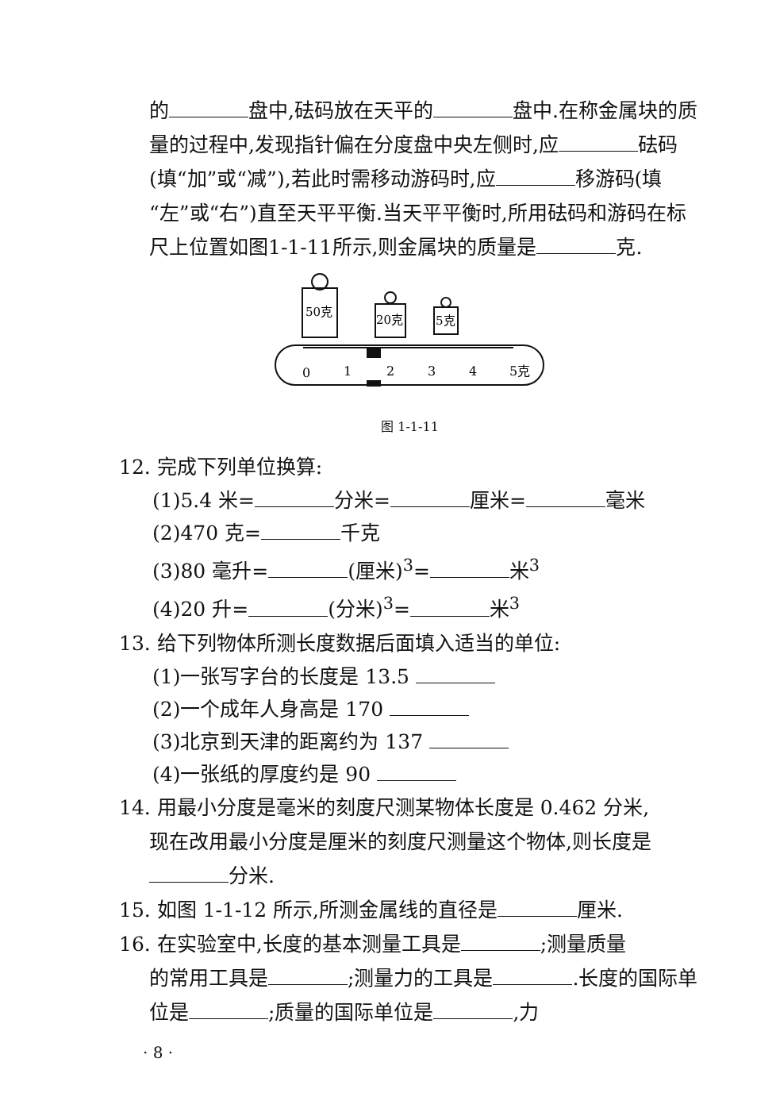的 盘中,砝码放在天平的 盘中.在称金属块的质量的过程中,发现指针偏在分度盘中央左侧时,应 砝码(填“加”或“减”),若此时需移动游码时,应 移游码(填“左”或“右”)直至天平平衡.当天平平衡时,所用砝码和游码在标尺上位置如图1-1-11所示,则金属块的质量是 克.
50克
20克
5克
0
1
2
3
4
5克
图 1-1-11
12. 完成下列单位换算:
(1)5.4 米= 分米= 厘米= 毫米
(2)470 克= 千克
(3)80 毫升= (厘米)<sup>3</sup>= 米<sup>3</sup>
(4)20 升= (分米)<sup>3</sup>= 米<sup>3</sup>
13. 给下列物体所测长度数据后面填入适当的单位:
(1)一张写字台的长度是 13.5
(2)一个成年人身高是 170
(3)北京到天津的距离约为 137
(4)一张纸的厚度约是 90
14. 用最小分度是毫米的刻度尺测某物体长度是 0.462 分米,
现在改用最小分度是厘米的刻度尺测量这个物体,则长度是 分米.
15. 如图 1-1-12 所示,所测金属线的直径是 厘米.
16. 在实验室中,长度的基本测量工具是 ;测量质量
的常用工具是 ;测量力的工具是 .长度的国际单位是 ;质量的国际单位是 ,力
· 8 ·